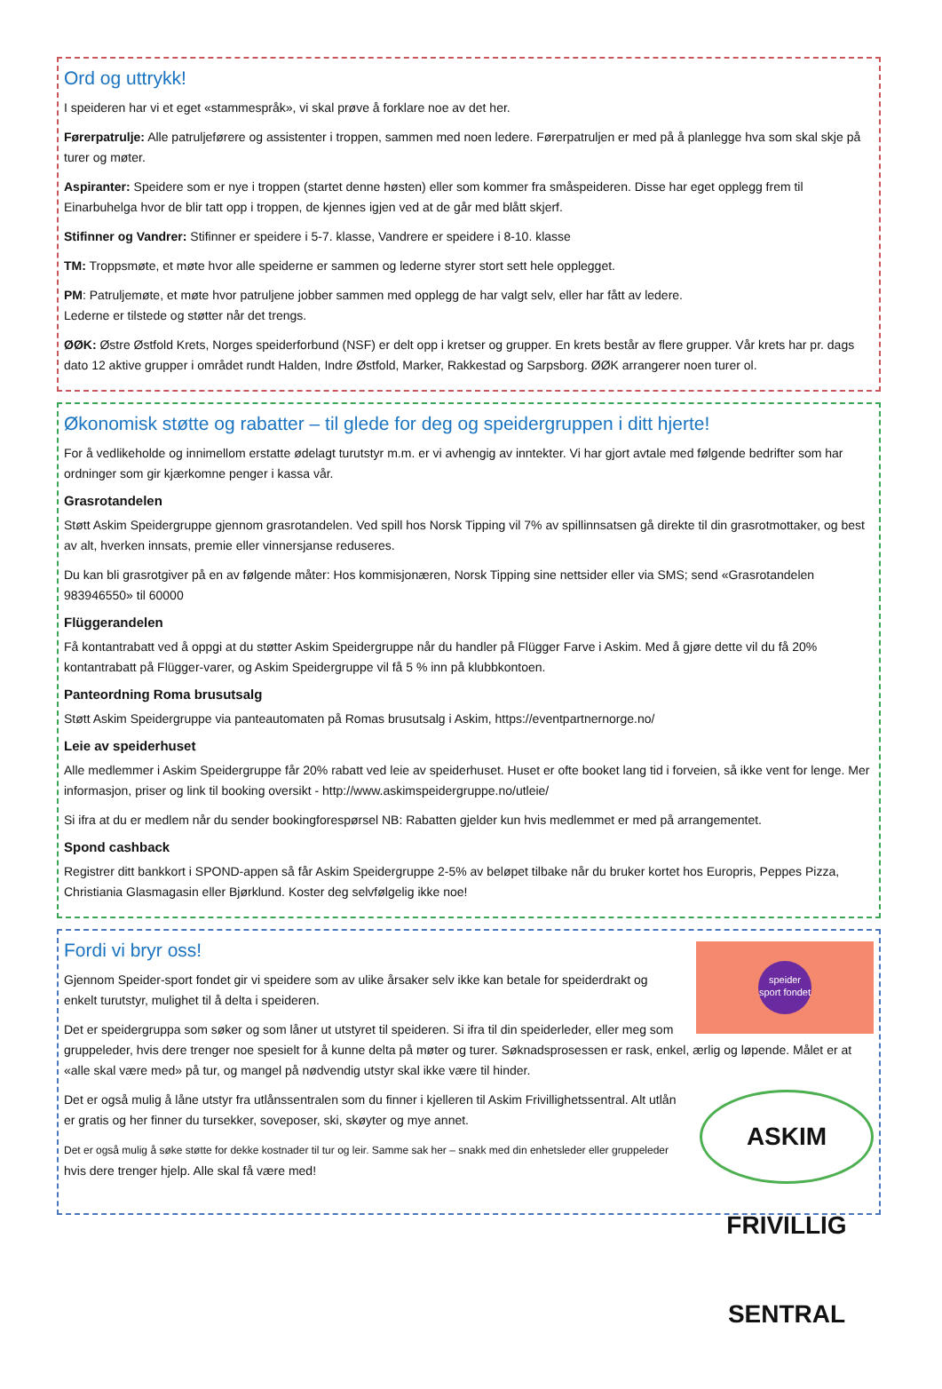Ord og uttrykk!
I speideren har vi et eget «stammespråk», vi skal prøve å forklare noe av det her.
Førerpatrulje: Alle patruljeførere og assistenter i troppen, sammen med noen ledere. Førerpatruljen er med på å planlegge hva som skal skje på turer og møter.
Aspiranter: Speidere som er nye i troppen (startet denne høsten) eller som kommer fra småspeideren. Disse har eget opplegg frem til Einarbuhelga hvor de blir tatt opp i troppen, de kjennes igjen ved at de går med blått skjerf.
Stifinner og Vandrer: Stifinner er speidere i 5-7. klasse, Vandrere er speidere i 8-10. klasse
TM: Troppsmøte, et møte hvor alle speiderne er sammen og lederne styrer stort sett hele opplegget.
PM: Patruljemøte, et møte hvor patruljene jobber sammen med opplegg de har valgt selv, eller har fått av ledere.
Lederne er tilstede og støtter når det trengs.
ØØK: Østre Østfold Krets, Norges speiderforbund (NSF) er delt opp i kretser og grupper. En krets består av flere grupper. Vår krets har pr. dags dato 12 aktive grupper i området rundt Halden, Indre Østfold, Marker, Rakkestad og Sarpsborg. ØØK arrangerer noen turer ol.
Økonomisk støtte og rabatter – til glede for deg og speidergruppen i ditt hjerte!
For å vedlikeholde og innimellom erstatte ødelagt turutstyr m.m. er vi avhengig av inntekter. Vi har gjort avtale med følgende bedrifter som har ordninger som gir kjærkomne penger i kassa vår.
Grasrotandelen
Støtt Askim Speidergruppe gjennom grasrotandelen. Ved spill hos Norsk Tipping vil 7% av spillinnsatsen gå direkte til din grasrotmottaker, og best av alt, hverken innsats, premie eller vinnersjanse reduseres.
Du kan bli grasrotgiver på en av følgende måter: Hos kommisjonæren, Norsk Tipping sine nettsider eller via SMS; send «Grasrotandelen 983946550» til 60000
Flüggerandelen
Få kontantrabatt ved å oppgi at du støtter Askim Speidergruppe når du handler på Flügger Farve i Askim. Med å gjøre dette vil du få 20% kontantrabatt på Flügger-varer, og Askim Speidergruppe vil få 5 % inn på klubbkontoen.
Panteordning Roma brusutsalg
Støtt Askim Speidergruppe via panteautomaten på Romas brusutsalg i Askim, https://eventpartnernorge.no/
Leie av speiderhuset
Alle medlemmer i Askim Speidergruppe får 20% rabatt ved leie av speiderhuset. Huset er ofte booket lang tid i forveien, så ikke vent for lenge. Mer informasjon, priser og link til booking oversikt - http://www.askimspeidergruppe.no/utleie/
Si ifra at du er medlem når du sender bookingforespørsel NB: Rabatten gjelder kun hvis medlemmet er med på arrangementet.
Spond cashback
Registrer ditt bankkort i SPOND-appen så får Askim Speidergruppe 2-5% av beløpet tilbake når du bruker kortet hos Europris, Peppes Pizza, Christiania Glasmagasin eller Bjørklund. Koster deg selvfølgelig ikke noe!
speider sport fondet
Fordi vi bryr oss!
Gjennom Speider-sport fondet gir vi speidere som av ulike årsaker selv ikke kan betale for speiderdrakt og enkelt turutstyr, mulighet til å delta i speideren.
Det er speidergruppa som søker og som låner ut utstyret til speideren. Si ifra til din speiderleder, eller meg som gruppeleder, hvis dere trenger noe spesielt for å kunne delta på møter og turer. Søknadsprosessen er rask, enkel, ærlig og løpende. Målet er at «alle skal være med» på tur, og mangel på nødvendig utstyr skal ikke være til hinder.
ASKIM FRIVILLIG SENTRAL
Det er også mulig å låne utstyr fra utlånssentralen som du finner i kjelleren til Askim Frivillighetssentral. Alt utlån er gratis og her finner du tursekker, soveposer, ski, skøyter og mye annet.
Det er også mulig å søke støtte for dekke kostnader til tur og leir. Samme sak her – snakk med din enhetsleder eller gruppeleder hvis dere trenger hjelp. Alle skal få være med!